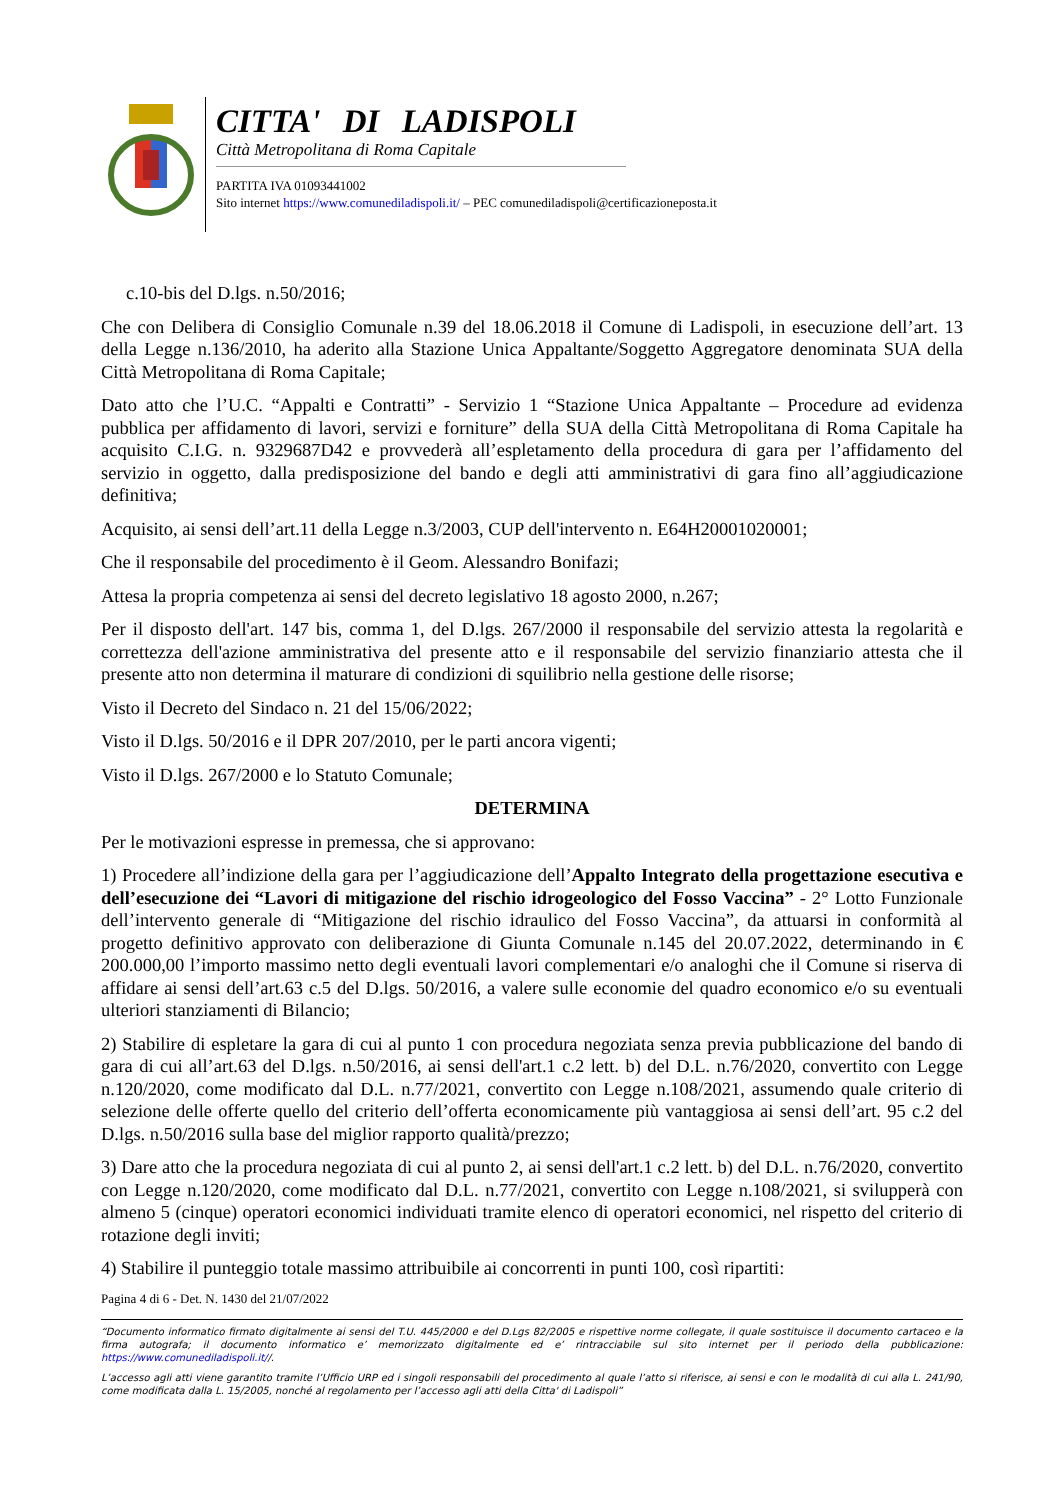CITTA' DI LADISPOLI
Città Metropolitana di Roma Capitale
PARTITA IVA 01093441002
Sito internet https://www.comunediladispoli.it/ – PEC comunediladispoli@certificazioneposta.it
c.10-bis del D.lgs. n.50/2016;
Che con Delibera di Consiglio Comunale n.39 del 18.06.2018 il Comune di Ladispoli, in esecuzione dell’art. 13 della Legge n.136/2010, ha aderito alla Stazione Unica Appaltante/Soggetto Aggregatore denominata SUA della Città Metropolitana di Roma Capitale;
Dato atto che l’U.C. “Appalti e Contratti” - Servizio 1 “Stazione Unica Appaltante – Procedure ad evidenza pubblica per affidamento di lavori, servizi e forniture” della SUA della Città Metropolitana di Roma Capitale ha acquisito C.I.G. n. 9329687D42 e provvederà all’espletamento della procedura di gara per l’affidamento del servizio in oggetto, dalla predisposizione del bando e degli atti amministrativi di gara fino all’aggiudicazione definitiva;
Acquisito, ai sensi dell’art.11 della Legge n.3/2003, CUP dell'intervento n. E64H20001020001;
Che il responsabile del procedimento è il Geom. Alessandro Bonifazi;
Attesa la propria competenza ai sensi del decreto legislativo 18 agosto 2000, n.267;
Per il disposto dell'art. 147 bis, comma 1, del D.lgs. 267/2000 il responsabile del servizio attesta la regolarità e correttezza dell'azione amministrativa del presente atto e il responsabile del servizio finanziario attesta che il presente atto non determina il maturare di condizioni di squilibrio nella gestione delle risorse;
Visto il Decreto del Sindaco n. 21 del 15/06/2022;
Visto il D.lgs. 50/2016 e il DPR 207/2010, per le parti ancora vigenti;
Visto il D.lgs. 267/2000 e lo Statuto Comunale;
DETERMINA
Per le motivazioni espresse in premessa, che si approvano:
1) Procedere all’indizione della gara per l’aggiudicazione dell’Appalto Integrato della progettazione esecutiva e dell’esecuzione dei “Lavori di mitigazione del rischio idrogeologico del Fosso Vaccina” - 2° Lotto Funzionale dell’intervento generale di “Mitigazione del rischio idraulico del Fosso Vaccina”, da attuarsi in conformità al progetto definitivo approvato con deliberazione di Giunta Comunale n.145 del 20.07.2022, determinando in € 200.000,00 l’importo massimo netto degli eventuali lavori complementari e/o analoghi che il Comune si riserva di affidare ai sensi dell’art.63 c.5 del D.lgs. 50/2016, a valere sulle economie del quadro economico e/o su eventuali ulteriori stanziamenti di Bilancio;
2) Stabilire di espletare la gara di cui al punto 1 con procedura negoziata senza previa pubblicazione del bando di gara di cui all’art.63 del D.lgs. n.50/2016, ai sensi dell'art.1 c.2 lett. b) del D.L. n.76/2020, convertito con Legge n.120/2020, come modificato dal D.L. n.77/2021, convertito con Legge n.108/2021, assumendo quale criterio di selezione delle offerte quello del criterio dell’offerta economicamente più vantaggiosa ai sensi dell’art. 95 c.2 del D.lgs. n.50/2016 sulla base del miglior rapporto qualità/prezzo;
3) Dare atto che la procedura negoziata di cui al punto 2, ai sensi dell'art.1 c.2 lett. b) del D.L. n.76/2020, convertito con Legge n.120/2020, come modificato dal D.L. n.77/2021, convertito con Legge n.108/2021, si svilupperà con almeno 5 (cinque) operatori economici individuati tramite elenco di operatori economici, nel rispetto del criterio di rotazione degli inviti;
4) Stabilire il punteggio totale massimo attribuibile ai concorrenti in punti 100, così ripartiti:
Pagina 4 di 6 - Det. N. 1430 del 21/07/2022
“Documento informatico firmato digitalmente ai sensi del T.U. 445/2000 e del D.Lgs 82/2005 e rispettive norme collegate, il quale sostituisce il documento cartaceo e la firma autografa; il documento informatico e’ memorizzato digitalmente ed e’ rintracciabile sul sito internet per il periodo della pubblicazione: https://www.comunediladispoli.it//.
L’accesso agli atti viene garantito tramite l’Ufficio URP ed i singoli responsabili del procedimento al quale l’atto si riferisce, ai sensi e con le modalità di cui alla L. 241/90, come modificata dalla L. 15/2005, nonché al regolamento per l’accesso agli atti della Citta' di Ladispoli”